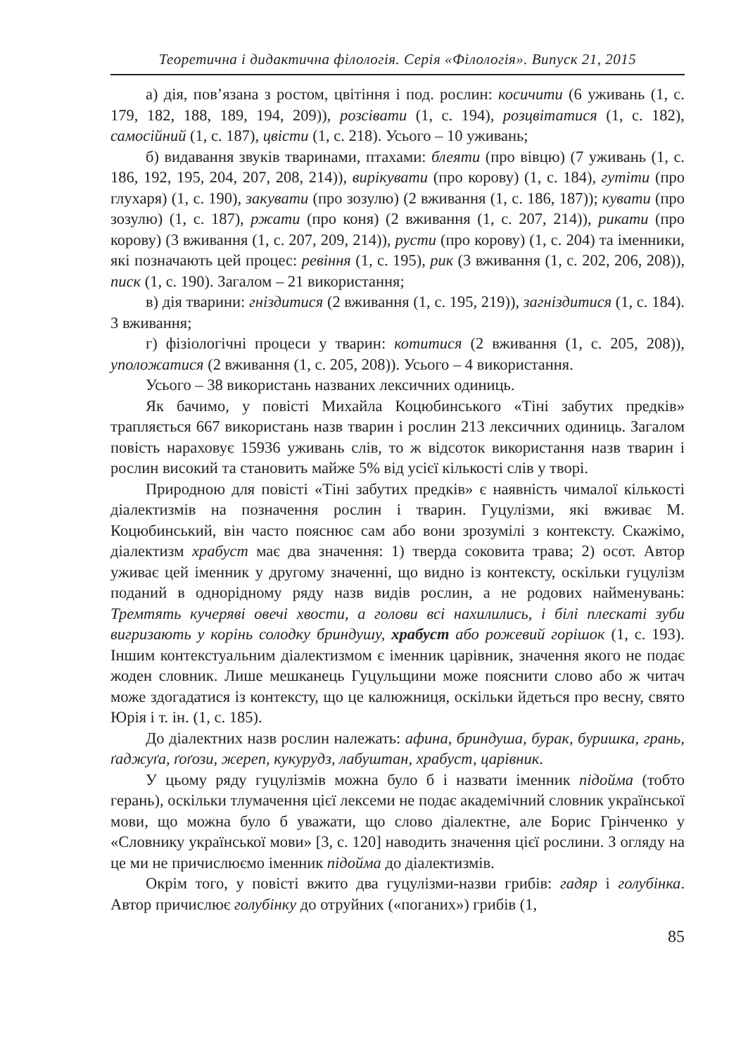Теоретична і дидактична філологія. Серія «Філологія». Випуск 21, 2015
а) дія, пов’язана з ростом, цвітіння і под. рослин: косичити (6 уживань (1, с. 179, 182, 188, 189, 194, 209)), розсівати (1, с. 194), розцвітатися (1, с. 182), самосійний (1, с. 187), цвісти (1, с. 218). Усього – 10 уживань;
б) видавання звуків тваринами, птахами: блеяти (про вівцю) (7 уживань (1, с. 186, 192, 195, 204, 207, 208, 214)), вирікувати (про корову) (1, с. 184), гутіти (про глухаря) (1, с. 190), закувати (про зозулю) (2 вживання (1, с. 186, 187)); кувати (про зозулю) (1, с. 187), ржати (про коня) (2 вживання (1, с. 207, 214)), рикати (про корову) (3 вживання (1, с. 207, 209, 214)), русти (про корову) (1, с. 204) та іменники, які позначають цей процес: ревіння (1, с. 195), рик (3 вживання (1, с. 202, 206, 208)), писк (1, с. 190). Загалом – 21 використання;
в) дія тварини: гніздитися (2 вживання (1, с. 195, 219)), загніздитися (1, с. 184). 3 вживання;
г) фізіологічні процеси у тварин: котитися (2 вживання (1, с. 205, 208)), уположатися (2 вживання (1, с. 205, 208)). Усього – 4 використання.
Усього – 38 використань названих лексичних одиниць.
Як бачимо, у повісті Михайла Коцюбинського «Тіні забутих предків» трапляється 667 використань назв тварин і рослин 213 лексичних одиниць. Загалом повість нараховує 15936 уживань слів, то ж відсоток використання назв тварин і рослин високий та становить майже 5% від усієї кількості слів у творі.
Природною для повісті «Тіні забутих предків» є наявність чималої кількості діалектизмів на позначення рослин і тварин. Гуцулізми, які вживає М. Коцюбинський, він часто пояснює сам або вони зрозумілі з контексту. Скажімо, діалектизм храбуст має два значення: 1) тверда соковита трава; 2) осот. Автор уживає цей іменник у другому значенні, що видно із контексту, оскільки гуцулізм поданий в однорідному ряду назв видів рослин, а не родових найменувань: Тремтять кучеряві овечі хвости, а голови всі нахилились, і білі плескаті зуби вигризають у корінь солодку бриндушу, храбуст або рожевий горішок (1, с. 193). Іншим контекстуальним діалектизмом є іменник царівник, значення якого не подає жоден словник. Лише мешканець Гуцульщини може пояснити слово або ж читач може здогадатися із контексту, що це калюжниця, оскільки йдеться про весну, свято Юрія і т. ін. (1, с. 185).
До діалектних назв рослин належать: афина, бриндуша, бурак, буришка, грань, ґаджуґа, ґоґози, жереп, кукурудз, лабуштан, храбуст, царівник.
У цьому ряду гуцулізмів можна було б і назвати іменник підойма (тобто герань), оскільки тлумачення цієї лексеми не подає академічний словник української мови, що можна було б уважати, що слово діалектне, але Борис Грінченко у «Словнику української мови» [3, с. 120] наводить значення цієї рослини. З огляду на це ми не причислюємо іменник підойма до діалектизмів.
Окрім того, у повісті вжито два гуцулізми-назви грибів: гадяр і голубінка. Автор причислює голубінку до отруйних («поганих») грибів (1,
85